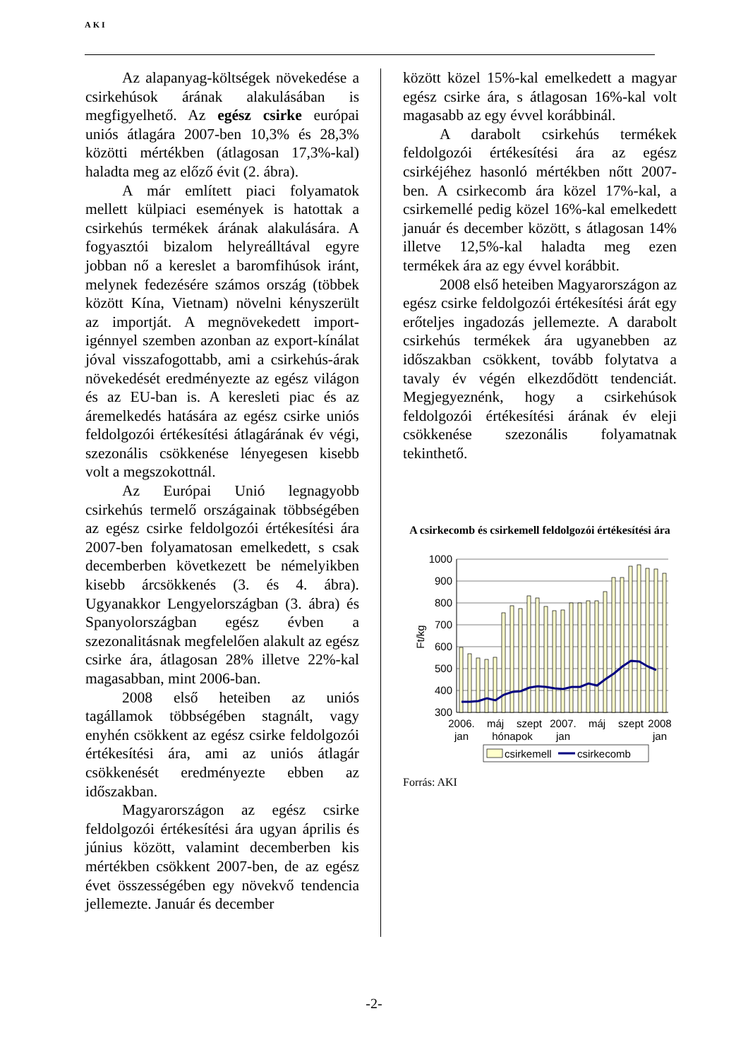AKI
Az alapanyag-költségek növekedése a csirkehúsok árának alakulásában is megfigyelhető. Az egész csirke európai uniós átlagára 2007-ben 10,3% és 28,3% közötti mértékben (átlagosan 17,3%-kal) haladta meg az előző évit (2. ábra).
A már említett piaci folyamatok mellett külpiaci események is hatottak a csirkehús termékek árának alakulására. A fogyasztói bizalom helyreálltával egyre jobban nő a kereslet a baromfihúsok iránt, melynek fedezésére számos ország (többek között Kína, Vietnam) növelni kényszerült az importját. A megnövekedett import-igénnyel szemben azonban az export-kínálat jóval visszafogottabb, ami a csirkehús-árak növekedését eredményezte az egész világon és az EU-ban is. A keresleti piac és az áremelkedés hatására az egész csirke uniós feldolgozói értékesítési átlagárának év végi, szezonális csökkenése lényegesen kisebb volt a megszokottnál.
Az Európai Unió legnagyobb csirkehús termelő országainak többségében az egész csirke feldolgozói értékesítési ára 2007-ben folyamatosan emelkedett, s csak decemberben következett be némelyikben kisebb árcsökkenés (3. és 4. ábra). Ugyanakkor Lengyelországban (3. ábra) és Spanyolországban egész évben a szezonalitásnak megfelelően alakult az egész csirke ára, átlagosan 28% illetve 22%-kal magasabban, mint 2006-ban.
2008 első heteiben az uniós tagállamok többségében stagnált, vagy enyhén csökkent az egész csirke feldolgozói értékesítési ára, ami az uniós átlagár csökkenését eredményezte ebben az időszakban.
Magyarországon az egész csirke feldolgozói értékesítési ára ugyan április és június között, valamint decemberben kis mértékben csökkent 2007-ben, de az egész évet összességében egy növekvő tendencia jellemezte. Január és december
között közel 15%-kal emelkedett a magyar egész csirke ára, s átlagosan 16%-kal volt magasabb az egy évvel korábbinál.
A darabolt csirkehús termékek feldolgozói értékesítési ára az egész csirkéjéhez hasonló mértékben nőtt 2007-ben. A csirkecomb ára közel 17%-kal, a csirkemellé pedig közel 16%-kal emelkedett január és december között, s átlagosan 14% illetve 12,5%-kal haladta meg ezen termékek ára az egy évvel korábbit.
2008 első heteiben Magyarországon az egész csirke feldolgozói értékesítési árát egy erőteljes ingadozás jellemezte. A darabolt csirkehús termékek ára ugyanebben az időszakban csökkent, tovább folytatva a tavaly év végén elkezdődött tendenciát. Megjegyeznénk, hogy a csirkehúsok feldolgozói értékesítési árának év eleji csökkenése szezonális folyamatnak tekinthető.
A csirkecomb és csirkemell feldolgozói értékesítési ára
1000
900
800
700
600
500
400
300
Ft/kg
2006.
jan
máj
szept
hónapok
2007.
jan
máj
szept
2008
jan
csirkemell
csirkecomb
Forrás: AKI
-2-